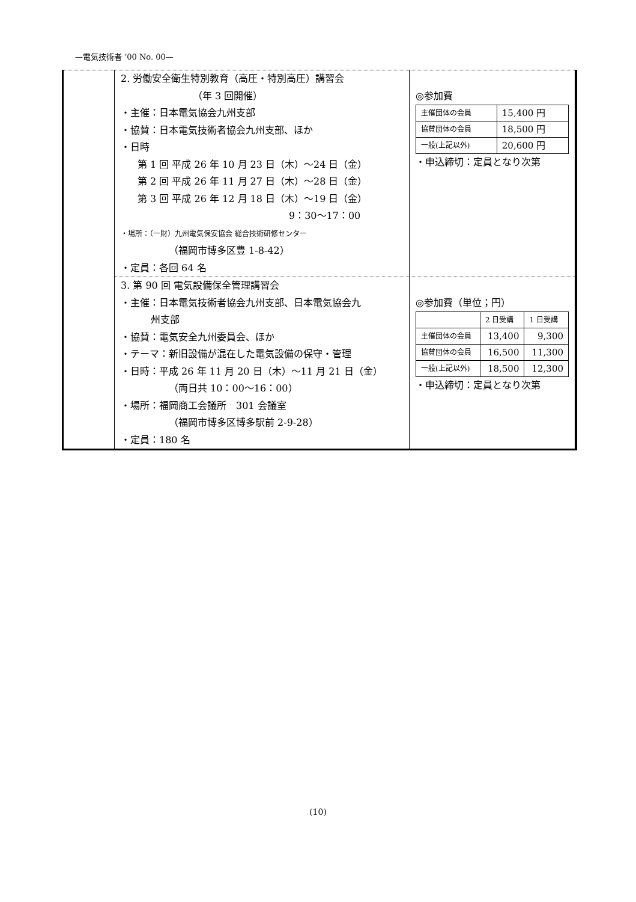—電気技術者 ’00 No. 00—
| | 2. 労働安全衛生特別教育（高圧・特別高圧）講習会 （年 3 回開催） ・主催：日本電気協会九州支部 ・協賛：日本電気技術者協会九州支部、ほか ・日時 第 1 回 平成 26 年 10 月 23 日（木）～24 日（金） 第 2 回 平成 26 年 11 月 27 日（木）～28 日（金） 第 3 回 平成 26 年 12 月 18 日（木）～19 日（金） 9：30～17：00 ・場所：（一財）九州電気保安協会 総合技術研修センター （福岡市博多区豊 1-8-42） ・定員：各回 64 名 | ◎参加費 / 主催団体の会員 / 15,400 円 / / 協賛団体の会員 / 18,500 円 / / 一般(上記以外) / 20,600 円 / ・申込締切：定員となり次第 |
| | 3. 第 90 回 電気設備保全管理講習会 ・主催：日本電気技術者協会九州支部、日本電気協会九 州支部 ・協賛：電気安全九州委員会、ほか ・テーマ：新旧設備が混在した電気設備の保守・管理 ・日時：平成 26 年 11 月 20 日（木）～11 月 21 日（金） （両日共 10：00～16：00） ・場所：福岡商工会議所 301 会議室 （福岡市博多区博多駅前 2-9-28） ・定員：180 名 | ◎参加費（単位；円） / / 2 日受講 / 1 日受講 / / 主催団体の会員 / 13,400 / 9,300 / / 協賛団体の会員 / 16,500 / 11,300 / / 一般(上記以外) / 18,500 / 12,300 / ・申込締切：定員となり次第 |
(10)